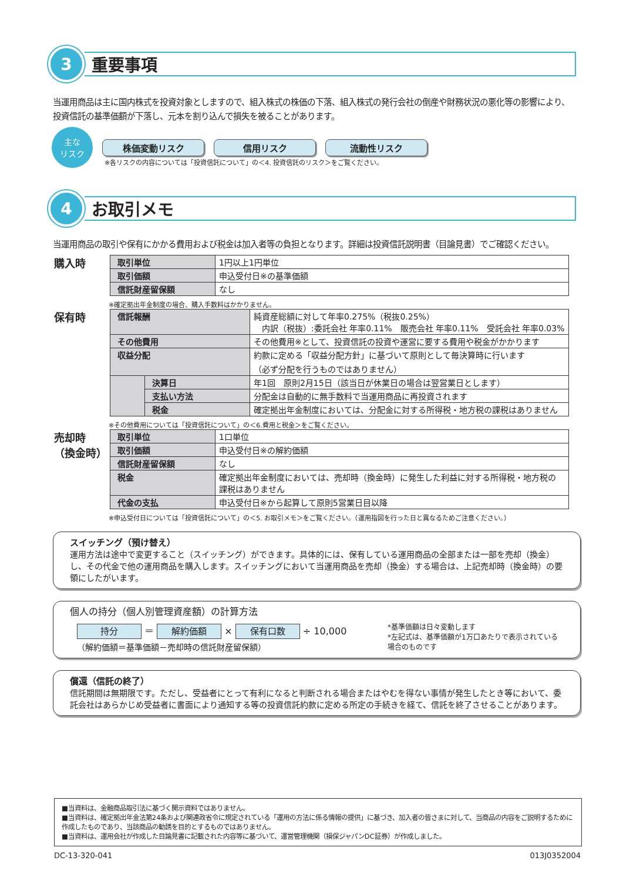3
重要事項
当運用商品は主に国内株式を投資対象としますので、組入株式の株価の下落、組入株式の発行会社の倒産や財務状況の悪化等の影響により、投資信託の基準価額が下落し、元本を割り込んで損失を被ることがあります。
主な
リスク
株価変動リスク 信用リスク 流動性リスク
※各リスクの内容については「投資信託について」の＜4. 投資信託のリスク＞をご覧ください。
4
お取引メモ
当運用商品の取引や保有にかかる費用および税金は加入者等の負担となります。詳細は投資信託説明書（目論見書）でご確認ください。
購入時
| 取引単位 | 1円以上1円単位 |
| 取引価額 | 申込受付日※の基準価額 |
| 信託財産留保額 | なし |
※確定拠出年金制度の場合、購入手数料はかかりません。
保有時
| 信託報酬 | | 純資産総額に対して年率0.275%（税抜0.25%） 内訳（税抜）:委託会社 年率0.11% 販売会社 年率0.11% 受託会社 年率0.03% |
| その他費用 | | その他費用※として、投資信託の投資や運営に要する費用や税金がかかります |
| 収益分配 | | 約款に定める「収益分配方針」に基づいて原則として毎決算時に行います （必ず分配を行うものではありません） |
| | 決算日 | 年1回 原則2月15日（該当日が休業日の場合は翌営業日とします） |
| | 支払い方法 | 分配金は自動的に無手数料で当運用商品に再投資されます |
| | 税金 | 確定拠出年金制度においては、分配金に対する所得税・地方税の課税はありません |
※その他費用については「投資信託について」の＜6.費用と税金＞をご覧ください。
売却時
（換金時）
| 取引単位 | 1口単位 |
| 取引価額 | 申込受付日※の解約価額 |
| 信託財産留保額 | なし |
| 税金 | 確定拠出年金制度においては、売却時（換金時）に発生した利益に対する所得税・地方税の 課税はありません |
| 代金の支払 | 申込受付日※から起算して原則5営業日目以降 |
※申込受付日については「投資信託について」の＜5. お取引メモ＞をご覧ください。（運用指図を行った日と異なるためご注意ください。）
スイッチング（預け替え）
運用方法は途中で変更すること（スイッチング）ができます。具体的には、保有している運用商品の全部または一部を売却（換金）し、その代金で他の運用商品を購入します。スイッチングにおいて当運用商品を売却（換金）する場合は、上記売却時（換金時）の要領にしたがいます。
個人の持分（個人別管理資産額）の計算方法
持分 ＝ 解約価額 × 保有口数 ÷ 10,000
（解約価額＝基準価額－売却時の信託財産留保額）
*基準価額は日々変動します
*左記式は、基準価額が1万口あたりで表示されている場合のものです
償還（信託の終了）
信託期間は無期限です。ただし、受益者にとって有利になると判断される場合またはやむを得ない事情が発生したとき等において、委託会社はあらかじめ受益者に書面により通知する等の投資信託約款に定める所定の手続きを経て、信託を終了させることがあります。
■当資料は、金融商品取引法に基づく開示資料ではありません。
■当資料は、確定拠出年金法第24条および関連政省令に規定されている「運用の方法に係る情報の提供」に基づき、加入者の皆さまに対して、当商品の内容をご説明するために作成したものであり、当該商品の勧誘を目的とするものではありません。
■当資料は、運用会社が作成した目論見書に記載された内容等に基づいて、運営管理機関（損保ジャパンDC証券）が作成しました。
DC-13-320-041 013J0352004